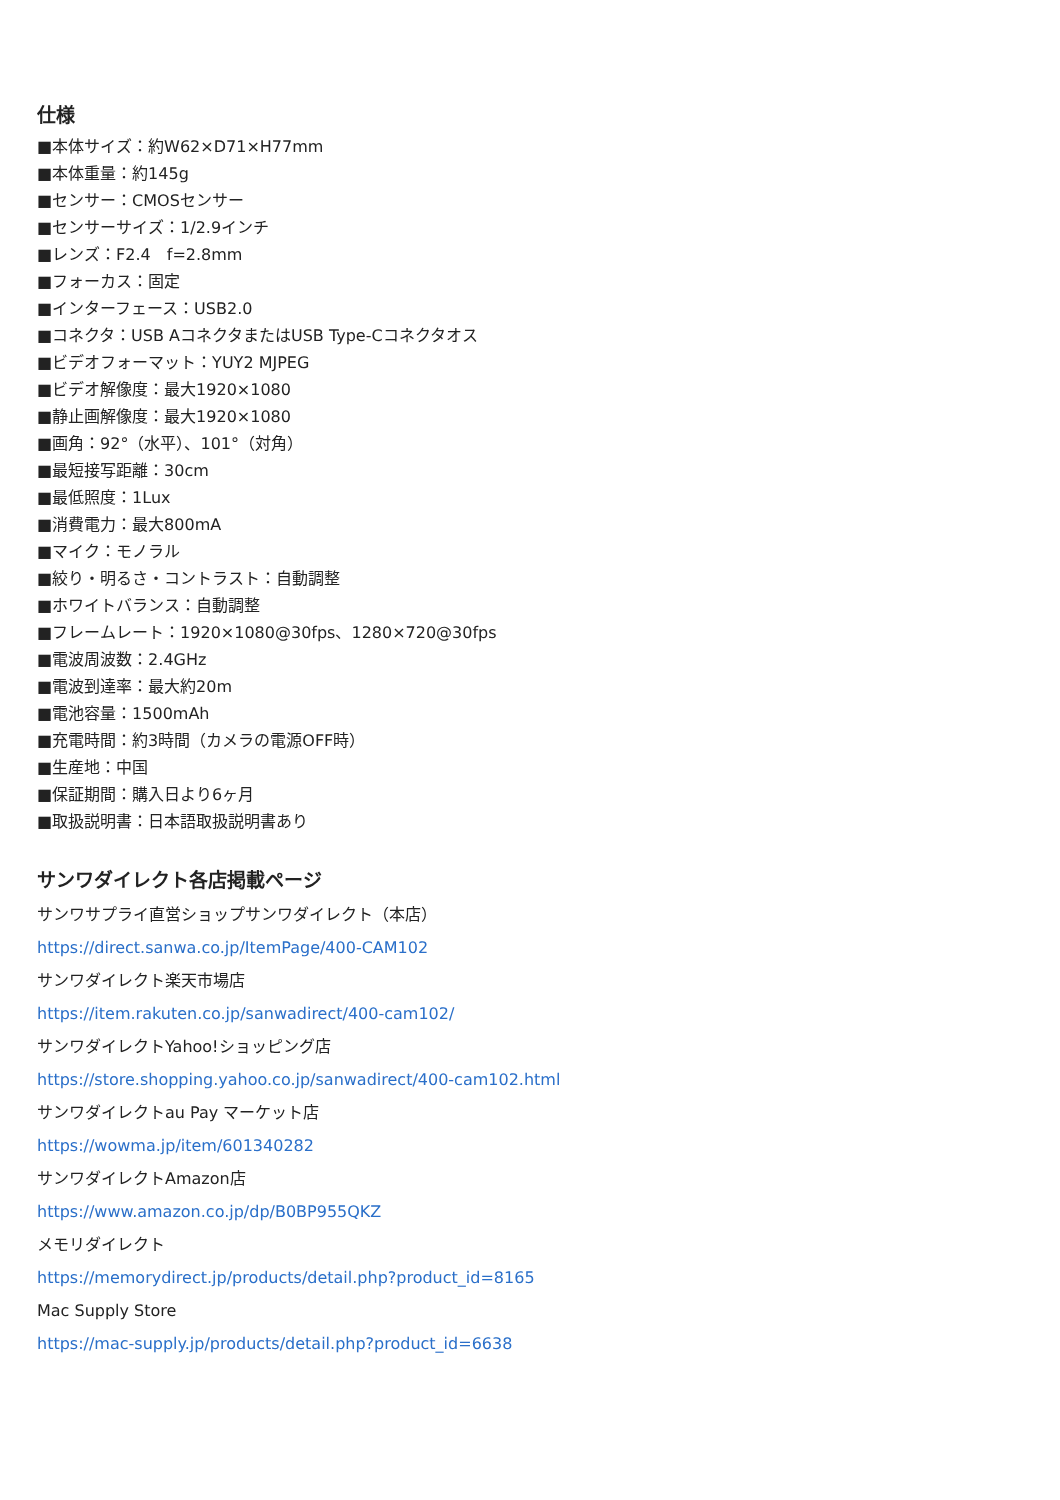仕様
■本体サイズ：約W62×D71×H77mm
■本体重量：約145g
■センサー：CMOSセンサー
■センサーサイズ：1/2.9インチ
■レンズ：F2.4　f=2.8mm
■フォーカス：固定
■インターフェース：USB2.0
■コネクタ：USB AコネクタまたはUSB Type-Cコネクタオス
■ビデオフォーマット：YUY2 MJPEG
■ビデオ解像度：最大1920×1080
■静止画解像度：最大1920×1080
■画角：92°（水平）、101°（対角）
■最短接写距離：30cm
■最低照度：1Lux
■消費電力：最大800mA
■マイク：モノラル
■絞り・明るさ・コントラスト：自動調整
■ホワイトバランス：自動調整
■フレームレート：1920×1080@30fps、1280×720@30fps
■電波周波数：2.4GHz
■電波到達率：最大約20m
■電池容量：1500mAh
■充電時間：約3時間（カメラの電源OFF時）
■生産地：中国
■保証期間：購入日より6ヶ月
■取扱説明書：日本語取扱説明書あり
サンワダイレクト各店掲載ページ
サンワサプライ直営ショップサンワダイレクト（本店）
https://direct.sanwa.co.jp/ItemPage/400-CAM102
サンワダイレクト楽天市場店
https://item.rakuten.co.jp/sanwadirect/400-cam102/
サンワダイレクトYahoo!ショッピング店
https://store.shopping.yahoo.co.jp/sanwadirect/400-cam102.html
サンワダイレクトau Pay マーケット店
https://wowma.jp/item/601340282
サンワダイレクトAmazon店
https://www.amazon.co.jp/dp/B0BP955QKZ
メモリダイレクト
https://memorydirect.jp/products/detail.php?product_id=8165
Mac Supply Store
https://mac-supply.jp/products/detail.php?product_id=6638